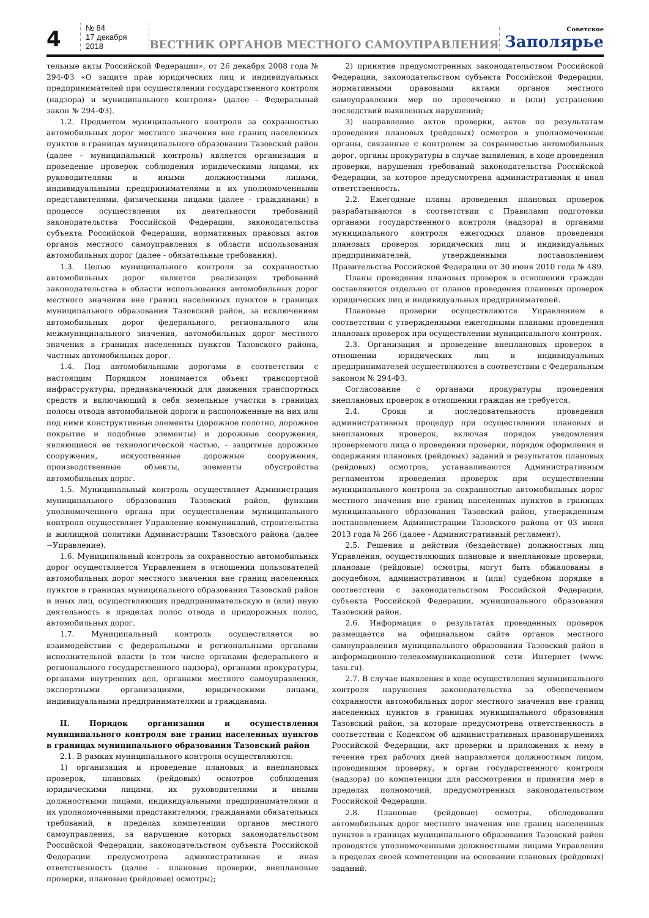4
№ 84
17 декабря 2018
ВЕСТНИК ОРГАНОВ МЕСТНОГО САМОУПРАВЛЕНИЯ
Советское
Заполярье
тельные акты Российской Федерации», от 26 декабря 2008 года № 294-ФЗ «О защите прав юридических лиц и индивидуальных предпринимателей при осуществлении государственного контроля (надзора) и муниципального контроля» (далее - Федеральный закон № 294-ФЗ).
1.2. Предметом муниципального контроля за сохранностью автомобильных дорог местного значения вне границ населенных пунктов в границах муниципального образования Тазовский район (далее - муниципальный контроль) является организация и проведение проверок соблюдения юридическими лицами, их руководителями и иными должностными лицами, индивидуальными предпринимателями и их уполномоченными представителями, физическими лицами (далее - гражданами) в процессе осуществления их деятельности требований законодательства Российской Федерации, законодательства субъекта Российской Федерации, нормативных правовых актов органов местного самоуправления в области использования автомобильных дорог (далее - обязательные требования).
1.3. Целью муниципального контроля за сохранностью автомобильных дорог является реализация требований законодательства в области использования автомобильных дорог местного значения вне границ населенных пунктов в границах муниципального образования Тазовский район, за исключением автомобильных дорог федерального, регионального или межмуниципального значения, автомобильных дорог местного значения в границах населенных пунктов Тазовского района, частных автомобильных дорог.
1.4. Под автомобильными дорогами в соответствии с настоящим Порядком понимается объект транспортной инфраструктуры, предназначенный для движения транспортных средств и включающий в себя земельные участки в границах полосы отвода автомобильной дороги и расположенные на них или под ними конструктивные элементы (дорожное полотно, дорожное покрытие и подобные элементы) и дорожные сооружения, являющиеся ее технологической частью, - защитные дорожные сооружения, искусственные дорожные сооружения, производственные объекты, элементы обустройства автомобильных дорог.
1.5. Муниципальный контроль осуществляет Администрация муниципального образования Тазовский район, функции уполномоченного органа при осуществлении муниципального контроля осуществляет Управление коммуникаций, строительства и жилищной политики Администрации Тазовского района (далее −Управление).
1.6. Муниципальный контроль за сохранностью автомобильных дорог осуществляется Управлением в отношении пользователей автомобильных дорог местного значения вне границ населенных пунктов в границах муниципального образования Тазовский район и иных лиц, осуществляющих предпринимательскую и (или) иную деятельность в пределах полос отвода и придорожных полос, автомобильных дорог.
1.7. Муниципальный контроль осуществляется во взаимодействии с федеральными и региональными органами исполнительной власти (в том числе органами федерального и регионального государственного надзора), органами прокуратуры, органами внутренних дел, органами местного самоуправления, экспертными организациями, юридическими лицами, индивидуальными предпринимателями и гражданами.
II. Порядок организации и осуществления муниципального контроля вне границ населенных пунктов в границах муниципального образования Тазовский район
2.1. В рамках муниципального контроля осуществляются:
1) организация и проведение плановых и внеплановых проверок, плановых (рейдовых) осмотров соблюдения юридическими лицами, их руководителями и иными должностными лицами, индивидуальными предпринимателями и их уполномоченными представителями, гражданами обязательных требований, в пределах компетенции органов местного самоуправления, за нарушение которых законодательством Российской Федерации, законодательством субъекта Российской Федерации предусмотрена административная и иная ответственность (далее - плановые проверки, внеплановые проверки, плановые (рейдовые) осмотры);
2) принятие предусмотренных законодательством Российской Федерации, законодательством субъекта Российской Федерации, нормативными правовыми актами органов местного самоуправления мер по пресечению и (или) устранению последствий выявленных нарушений;
3) направление актов проверки, актов по результатам проведения плановых (рейдовых) осмотров в уполномоченные органы, связанные с контролем за сохранностью автомобильных дорог, органы прокуратуры в случае выявления, в ходе проведения проверки, нарушения требований законодательства Российской Федерации, за которое предусмотрена административная и иная ответственность.
2.2. Ежегодные планы проведения плановых проверок разрабатываются в соответствии с Правилами подготовки органами государственного контроля (надзора) и органами муниципального контроля ежегодных планов проведения плановых проверок юридических лиц и индивидуальных предпринимателей, утвержденными постановлением Правительства Российской Федерации от 30 июня 2010 года № 489.
Планы проведения плановых проверок в отношении граждан составляются отдельно от планов проведения плановых проверок юридических лиц и индивидуальных предпринимателей.
Плановые проверки осуществляются Управлением в соответствии с утвержденными ежегодными планами проведения плановых проверок при осуществлении муниципального контроля.
2.3. Организация и проведение внеплановых проверок в отношении юридических лиц и индивидуальных предпринимателей осуществляются в соответствии с Федеральным законом № 294-ФЗ.
Согласование с органами прокуратуры проведения внеплановых проверок в отношении граждан не требуется.
2.4. Сроки и последовательность проведения административных процедур при осуществлении плановых и внеплановых проверок, включая порядок уведомления проверяемого лица о проведении проверки, порядок оформления и содержания плановых (рейдовых) заданий и результатов плановых (рейдовых) осмотров, устанавливаются Административным регламентом проведения проверок при осуществлении муниципального контроля за сохранностью автомобильных дорог местного значения вне границ населенных пунктов в границах муниципального образования Тазовский район, утвержденным постановлением Администрации Тазовского района от 03 июня 2013 года № 266 (далее - Административный регламент).
2.5. Решения и действия (бездействие) должностных лиц Управления, осуществляющих плановые и внеплановые проверки, плановые (рейдовые) осмотры, могут быть обжалованы в досудебном, административном и (или) судебном порядке в соответствии с законодательством Российской Федерации, субъекта Российской Федерации, муниципального образования Тазовский район.
2.6. Информация о результатах проведенных проверок размещается на официальном сайте органов местного самоуправления муниципального образования Тазовский район в информационно-телекоммуникационной сети Интернет (www. tasu.ru).
2.7. В случае выявления в ходе осуществления муниципального контроля нарушения законодательства за обеспечением сохранности автомобильных дорог местного значения вне границ населенных пунктов в границах муниципального образования Тазовский район, за которые предусмотрена ответственность в соответствии с Кодексом об административных правонарушениях Российской Федерации, акт проверки и приложения к нему в течение трех рабочих дней направляется должностным лицом, проводившим проверку, в орган государственного контроля (надзора) по компетенции для рассмотрения и принятия мер в пределах полномочий, предусмотренных законодательством Российской Федерации.
2.8. Плановые (рейдовые) осмотры, обследования автомобильных дорог местного значения вне границ населенных пунктов в границах муниципального образования Тазовский район проводятся уполномоченными должностными лицами Управления в пределах своей компетенции на основании плановых (рейдовых) заданий.